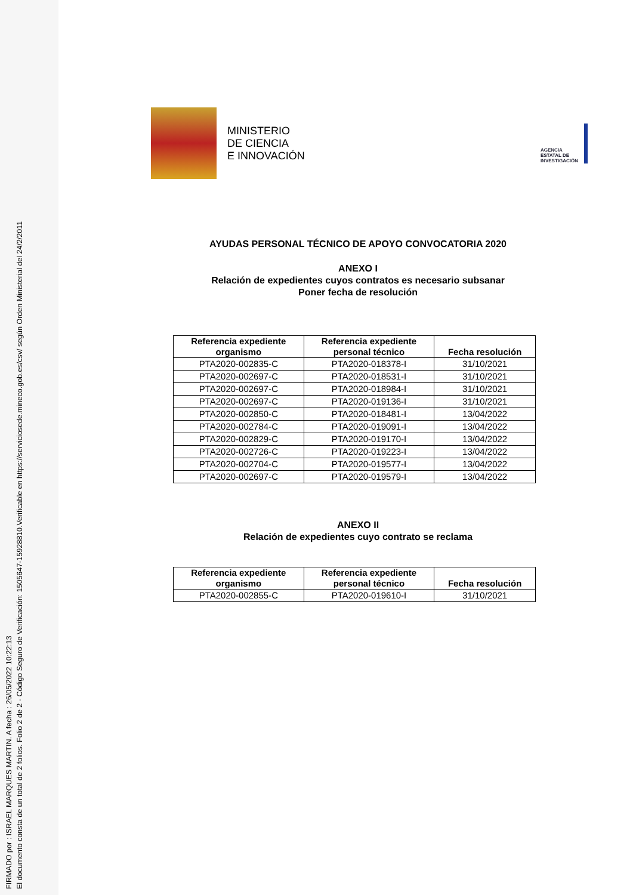FIRMADO por : ISRAEL MARQUES MARTIN. A fecha : 26/05/2022 10:22:13
El documento consta de un total de 2 folios. Folio 2 de 2 - Código Seguro de Verificación: 1505647-15928810.Verificable en https://serviciosede.mineco.gob.es/csv/ según Orden Ministerial del 24/2/2011
MINISTERIO
DE CIENCIA
E INNOVACIÓN
AGENCIA
ESTATAL DE
INVESTIGACIÓN
AYUDAS PERSONAL TÉCNICO DE APOYO CONVOCATORIA 2020
ANEXO I
Relación de expedientes cuyos contratos es necesario subsanar
Poner fecha de resolución
| Referencia expediente organismo | Referencia expediente personal técnico | Fecha resolución |
| --- | --- | --- |
| PTA2020-002835-C | PTA2020-018378-I | 31/10/2021 |
| PTA2020-002697-C | PTA2020-018531-I | 31/10/2021 |
| PTA2020-002697-C | PTA2020-018984-I | 31/10/2021 |
| PTA2020-002697-C | PTA2020-019136-I | 31/10/2021 |
| PTA2020-002850-C | PTA2020-018481-I | 13/04/2022 |
| PTA2020-002784-C | PTA2020-019091-I | 13/04/2022 |
| PTA2020-002829-C | PTA2020-019170-I | 13/04/2022 |
| PTA2020-002726-C | PTA2020-019223-I | 13/04/2022 |
| PTA2020-002704-C | PTA2020-019577-I | 13/04/2022 |
| PTA2020-002697-C | PTA2020-019579-I | 13/04/2022 |
ANEXO II
Relación de expedientes cuyo contrato se reclama
| Referencia expediente organismo | Referencia expediente personal técnico | Fecha resolución |
| --- | --- | --- |
| PTA2020-002855-C | PTA2020-019610-I | 31/10/2021 |